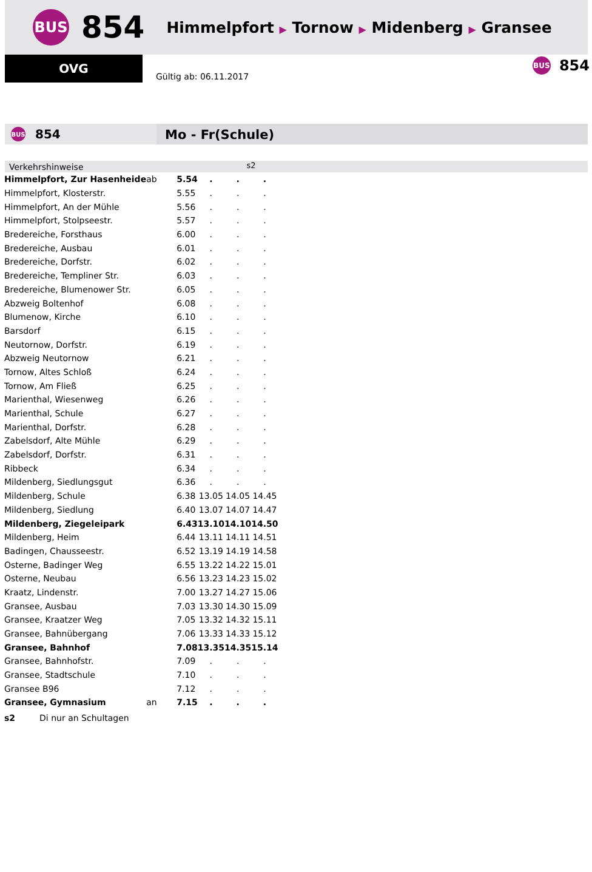BUS
854
Himmelpfort ▶ Tornow ▶ Midenberg ▶ Gransee
OVG
Gültig ab: 06.11.2017
BUS
854
BUS
854
Mo - Fr(Schule)
Verkehrshinweise s2
| Himmelpfort, Zur Hasenheide | ab | 5.54 | . | . | . |
| Himmelpfort, Klosterstr. | | 5.55 | . | . | . |
| Himmelpfort, An der Mühle | | 5.56 | . | . | . |
| Himmelpfort, Stolpseestr. | | 5.57 | . | . | . |
| Bredereiche, Forsthaus | | 6.00 | . | . | . |
| Bredereiche, Ausbau | | 6.01 | . | . | . |
| Bredereiche, Dorfstr. | | 6.02 | . | . | . |
| Bredereiche, Templiner Str. | | 6.03 | . | . | . |
| Bredereiche, Blumenower Str. | | 6.05 | . | . | . |
| Abzweig Boltenhof | | 6.08 | . | . | . |
| Blumenow, Kirche | | 6.10 | . | . | . |
| Barsdorf | | 6.15 | . | . | . |
| Neutornow, Dorfstr. | | 6.19 | . | . | . |
| Abzweig Neutornow | | 6.21 | . | . | . |
| Tornow, Altes Schloß | | 6.24 | . | . | . |
| Tornow, Am Fließ | | 6.25 | . | . | . |
| Marienthal, Wiesenweg | | 6.26 | . | . | . |
| Marienthal, Schule | | 6.27 | . | . | . |
| Marienthal, Dorfstr. | | 6.28 | . | . | . |
| Zabelsdorf, Alte Mühle | | 6.29 | . | . | . |
| Zabelsdorf, Dorfstr. | | 6.31 | . | . | . |
| Ribbeck | | 6.34 | . | . | . |
| Mildenberg, Siedlungsgut | | 6.36 | . | . | . |
| Mildenberg, Schule | | 6.38 | 13.05 | 14.05 | 14.45 |
| Mildenberg, Siedlung | | 6.40 | 13.07 | 14.07 | 14.47 |
| Mildenberg, Ziegeleipark | | 6.43 | 13.10 | 14.10 | 14.50 |
| Mildenberg, Heim | | 6.44 | 13.11 | 14.11 | 14.51 |
| Badingen, Chausseestr. | | 6.52 | 13.19 | 14.19 | 14.58 |
| Osterne, Badinger Weg | | 6.55 | 13.22 | 14.22 | 15.01 |
| Osterne, Neubau | | 6.56 | 13.23 | 14.23 | 15.02 |
| Kraatz, Lindenstr. | | 7.00 | 13.27 | 14.27 | 15.06 |
| Gransee, Ausbau | | 7.03 | 13.30 | 14.30 | 15.09 |
| Gransee, Kraatzer Weg | | 7.05 | 13.32 | 14.32 | 15.11 |
| Gransee, Bahnübergang | | 7.06 | 13.33 | 14.33 | 15.12 |
| Gransee, Bahnhof | | 7.08 | 13.35 | 14.35 | 15.14 |
| Gransee, Bahnhofstr. | | 7.09 | . | . | . |
| Gransee, Stadtschule | | 7.10 | . | . | . |
| Gransee B96 | | 7.12 | . | . | . |
| Gransee, Gymnasium | an | 7.15 | . | . | . |
s2 Di nur an Schultagen